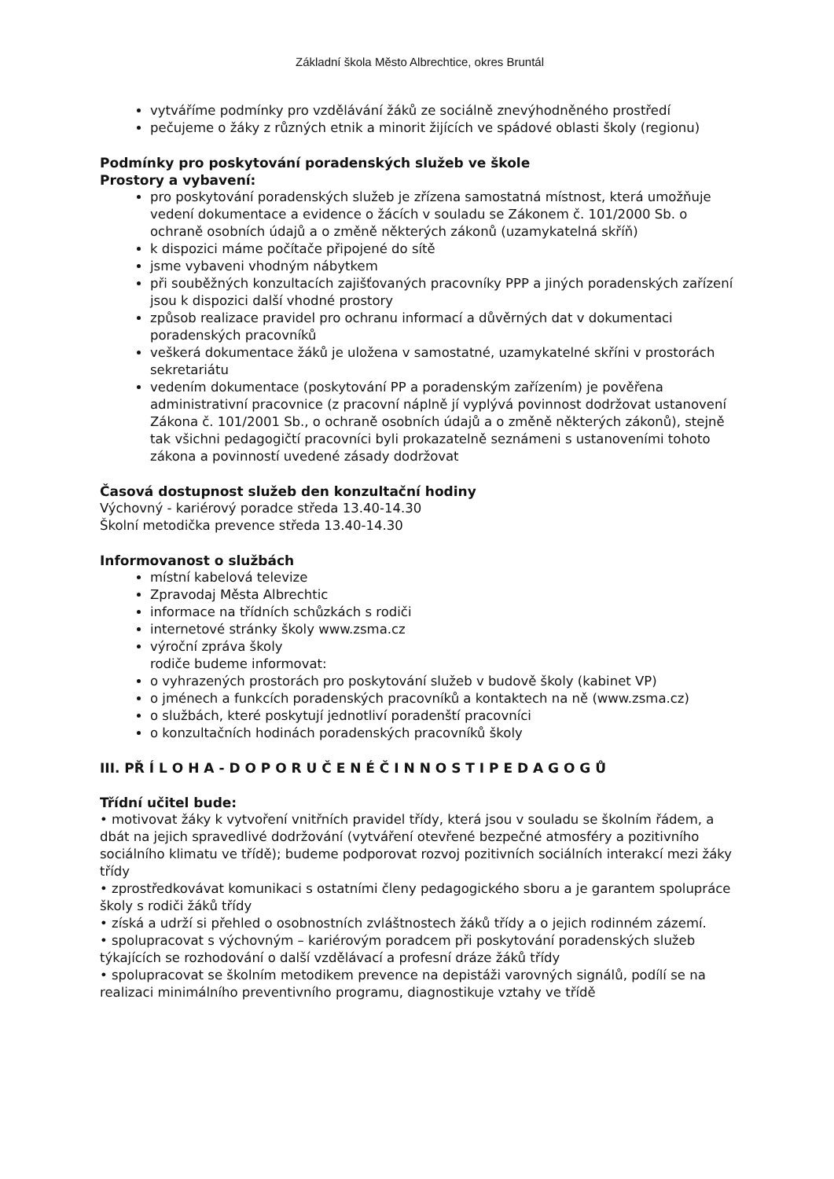Základní škola Město Albrechtice, okres Bruntál
vytváříme podmínky pro vzdělávání žáků ze sociálně znevýhodněného prostředí
pečujeme o žáky z různých etnik a minorit žijících ve spádové oblasti školy (regionu)
Podmínky pro poskytování poradenských služeb ve škole
Prostory a vybavení:
pro poskytování poradenských služeb je zřízena samostatná místnost, která umožňuje vedení dokumentace a evidence o žácích v souladu se Zákonem č. 101/2000 Sb. o ochraně osobních údajů a o změně některých zákonů (uzamykatelná skříň)
k dispozici máme počítače připojené do sítě
jsme vybaveni vhodným nábytkem
při souběžných konzultacích zajišťovaných pracovníky PPP a jiných poradenských zařízení jsou k dispozici další vhodné prostory
způsob realizace pravidel pro ochranu informací a důvěrných dat v dokumentaci poradenských pracovníků
veškerá dokumentace žáků je uložena v samostatné, uzamykatelné skříni v prostorách sekretariátu
vedením dokumentace (poskytování PP a poradenským zařízením) je pověřena administrativní pracovnice (z pracovní náplně jí vyplývá povinnost dodržovat ustanovení Zákona č. 101/2001 Sb., o ochraně osobních údajů a o změně některých zákonů), stejně tak všichni pedagogičtí pracovníci byli prokazatelně seznámeni s ustanoveními tohoto zákona a povinností uvedené zásady dodržovat
Časová dostupnost služeb den konzultační hodiny
Výchovný - kariérový poradce středa 13.40-14.30
Školní metodička prevence středa 13.40-14.30
Informovanost o službách
místní kabelová televize
Zpravodaj Města Albrechtic
informace na třídních schůzkách s rodiči
internetové stránky školy www.zsma.cz
výroční zpráva školy
rodiče budeme informovat:
o vyhrazených prostorách pro poskytování služeb v budově školy (kabinet VP)
o jménech a funkcích poradenských pracovníků a kontaktech na ně (www.zsma.cz)
o službách, které poskytují jednotliví poradenští pracovníci
o konzultačních hodinách poradenských pracovníků školy
III. PŘ Í L O H A - D O P O R U Č E N É Č I N N O S T I P E D A G O G Ů
Třídní učitel bude:
• motivovat žáky k vytvoření vnitřních pravidel třídy, která jsou v souladu se školním řádem, a dbát na jejich spravedlivé dodržování (vytváření otevřené bezpečné atmosféry a pozitivního sociálního klimatu ve třídě); budeme podporovat rozvoj pozitivních sociálních interakcí mezi žáky třídy
• zprostředkovávat komunikaci s ostatními členy pedagogického sboru a je garantem spolupráce školy s rodiči žáků třídy
• získá a udrží si přehled o osobnostních zvláštnostech žáků třídy a o jejich rodinném zázemí.
• spolupracovat s výchovným – kariérovým poradcem při poskytování poradenských služeb týkajících se rozhodování o další vzdělávací a profesní dráze žáků třídy
• spolupracovat se školním metodikem prevence na depistáži varovných signálů, podílí se na realizaci minimálního preventivního programu, diagnostikuje vztahy ve třídě